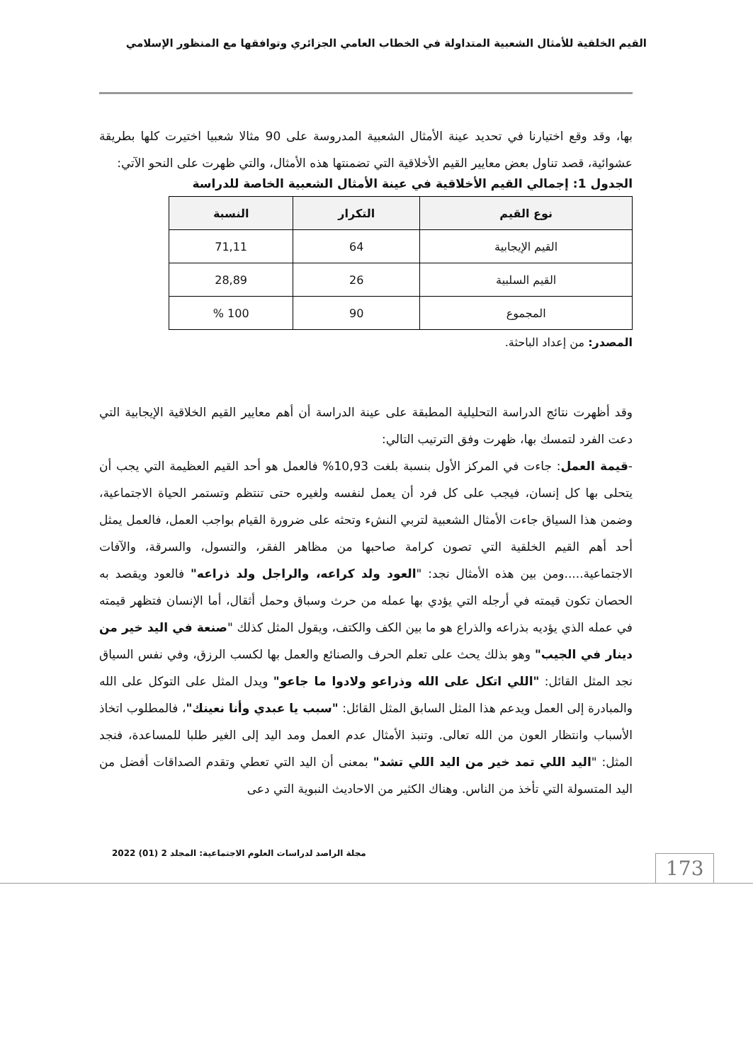القيم الخلقية للأمثال الشعبية المتداولة في الخطاب العامي الجزائري وتوافقها مع المنظور الإسلامي
بها، وقد وقع اختيارنا في تحديد عينة الأمثال الشعبية المدروسة على 90 مثالا شعبيا اختيرت كلها بطريقة عشوائية، قصد تناول بعض معايير القيم الأخلاقية التي تضمنتها هذه الأمثال، والتي ظهرت على النحو الآتي:
الجدول 1: إجمالي القيم الأخلاقية في عينة الأمثال الشعبية الخاصة للدراسة
| نوع القيم | التكرار | النسبة |
| --- | --- | --- |
| القيم الإيجابية | 64 | 71,11 |
| القيم السلبية | 26 | 28,89 |
| المجموع | 90 | 100 % |
المصدر: من إعداد الباحثة.
وقد أظهرت نتائج الدراسة التحليلية المطبقة على عينة الدراسة أن أهم معايير القيم الخلاقية الإيجابية التي دعت الفرد لتمسك بها، ظهرت وفق الترتيب التالي:
-قيمة العمل: جاءت في المركز الأول بنسبة بلغت 10,93% فالعمل هو أحد القيم العظيمة التي يجب أن يتحلى بها كل إنسان، فيجب على كل فرد أن يعمل لنفسه ولغيره حتى تنتظم وتستمر الحياة الاجتماعية، وضمن هذا السياق جاءت الأمثال الشعبية لتربي النشء وتحثه على ضرورة القيام بواجب العمل، فالعمل يمثل أحد أهم القيم الخلقية التي تصون كرامة صاحبها من مظاهر الفقر، والتسول، والسرقة، والآفات الاجتماعية.....ومن بين هذه الأمثال نجد: "العود ولد كراعه، والراجل ولد ذراعه" فالعود ويقصد به الحصان تكون قيمته في أرجله التي يؤدي بها عمله من حرث وسباق وحمل أثقال، أما الإنسان فتظهر قيمته في عمله الذي يؤديه بذراعه والذراع هو ما بين الكف والكتف، ويقول المثل كذلك "صنعة في اليد خير من دينار في الجيب" وهو بذلك يحث على تعلم الحرف والصنائع والعمل بها لكسب الرزق، وفي نفس السياق نجد المثل القائل: "اللي اتكل على الله وذراعو ولادوا ما جاعو" ويدل المثل على التوكل على الله والمبادرة إلى العمل ويدعم هذا المثل السابق المثل القائل: "سبب يا عبدي وأنا نعينك"، فالمطلوب اتخاذ الأسباب وانتظار العون من الله تعالى. وتنبذ الأمثال عدم العمل ومد اليد إلى الغير طلبا للمساعدة، فنجد المثل: "اليد اللي تمد خير من اليد اللي تشد" بمعنى أن اليد التي تعطي وتقدم الصداقات أفضل من اليد المتسولة التي تأخذ من الناس. وهناك الكثير من الاحاديث النبوية التي دعى
مجلة الراصد لدراسات العلوم الاجتماعية: المجلد 2 (01) 2022
173